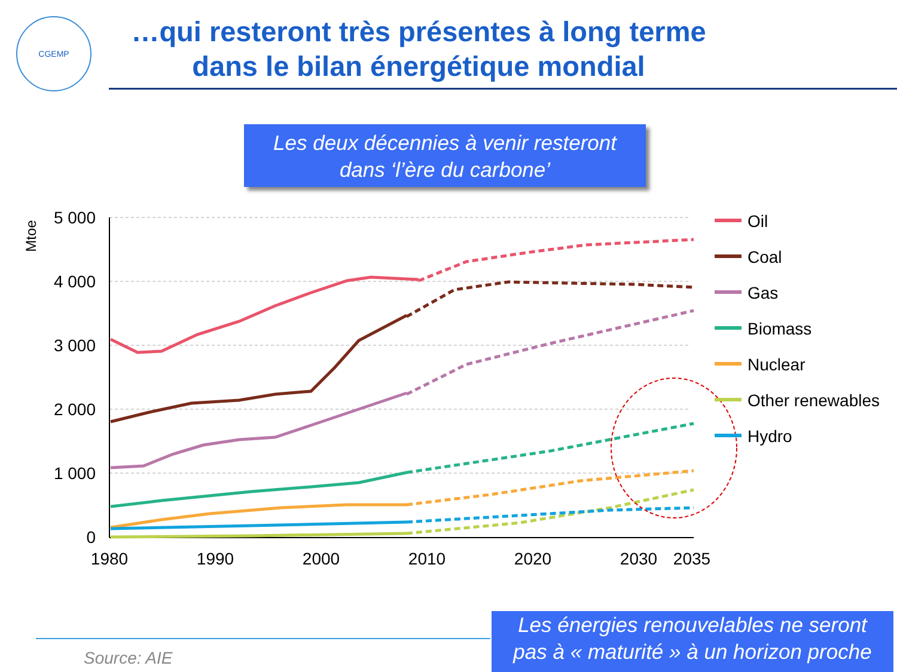CGEMP
…qui resteront très présentes à long terme dans le bilan énergétique mondial
Les deux décennies à venir resteront
dans ‘l’ère du carbone’
Mtoe
5 000
4 000
3 000
2 000
1 000
0
1980
1990
2000
2010
2020
2030
2035
Oil
Coal
Gas
Biomass
Nuclear
Other renewables
Hydro
Source: AIE
Les énergies renouvelables ne seront
pas à « maturité » à un horizon proche